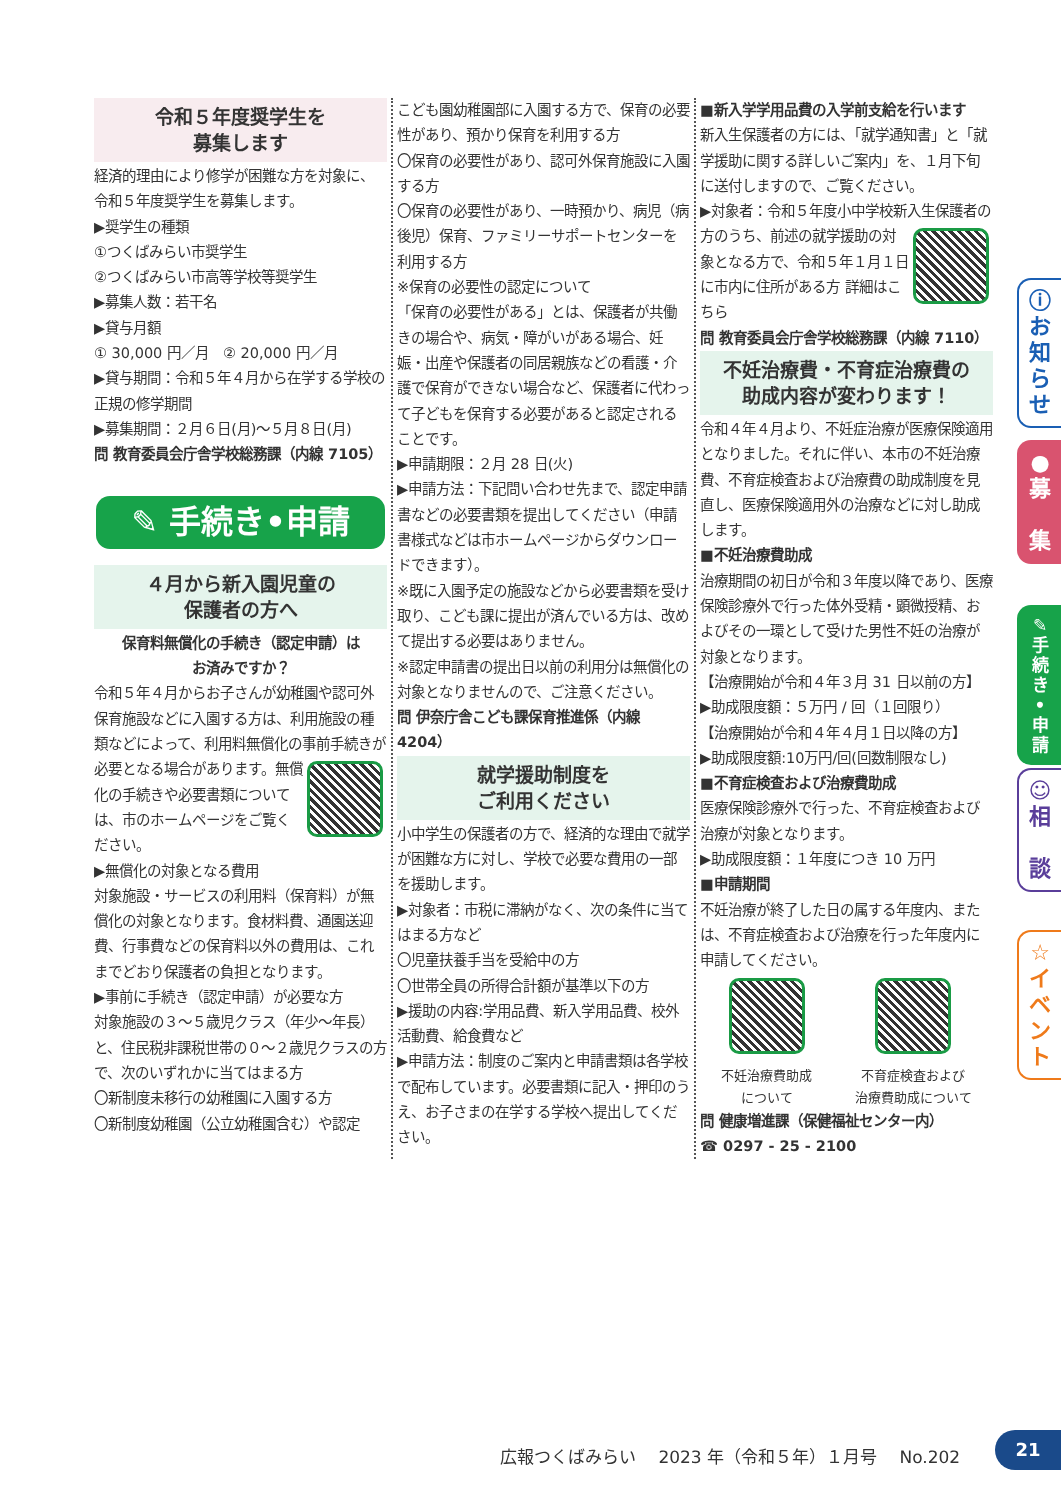令和５年度奨学生を
募集します
経済的理由により修学が困難な方を対象に、令和５年度奨学生を募集します。
▶奨学生の種類
①つくばみらい市奨学生
②つくばみらい市高等学校等奨学生
▶募集人数：若干名
▶貸与月額
① 30,000 円／月　② 20,000 円／月
▶貸与期間：令和５年４月から在学する学校の正規の修学期間
▶募集期間：２月６日(月)～５月８日(月)
問 教育委員会庁舎学校総務課（内線 7105）
✎ 手続き•申請
４月から新入園児童の
保護者の方へ
保育料無償化の手続き（認定申請）は
お済みですか？
令和５年４月からお子さんが幼稚園や認可外保育施設などに入園する方は、利用施設の種類などによって、利用料無償化の事前手続きが必要となる場合があります。 無償化の手続きや必要書類については、市のホームページをご覧ください。
▶無償化の対象となる費用
対象施設・サービスの利用料（保育料）が無償化の対象となります。食材料費、通園送迎費、行事費などの保育料以外の費用は、これまでどおり保護者の負担となります。
▶事前に手続き（認定申請）が必要な方
対象施設の３～５歳児クラス（年少～年長）と、住民税非課税世帯の０～２歳児クラスの方で、次のいずれかに当てはまる方
〇新制度未移行の幼稚園に入園する方
〇新制度幼稚園（公立幼稚園含む）や認定
こども園幼稚園部に入園する方で、保育の必要性があり、預かり保育を利用する方
〇保育の必要性があり、認可外保育施設に入園する方
〇保育の必要性があり、一時預かり、病児（病後児）保育、ファミリーサポートセンターを利用する方
※保育の必要性の認定について
「保育の必要性がある」とは、保護者が共働きの場合や、病気・障がいがある場合、妊娠・出産や保護者の同居親族などの看護・介護で保育ができない場合など、保護者に代わって子どもを保育する必要があると認定されることです。
▶申請期限：２月 28 日(火)
▶申請方法：下記問い合わせ先まで、認定申請書などの必要書類を提出してください（申請書様式などは市ホームページからダウンロードできます）。
※既に入園予定の施設などから必要書類を受け取り、こども課に提出が済んでいる方は、改めて提出する必要はありません。
※認定申請書の提出日以前の利用分は無償化の対象となりませんので、ご注意ください。
問 伊奈庁舎こども課保育推進係（内線 4204）
就学援助制度を
ご利用ください
小中学生の保護者の方で、経済的な理由で就学が困難な方に対し、学校で必要な費用の一部を援助します。
▶対象者：市税に滞納がなく、次の条件に当てはまる方など
〇児童扶養手当を受給中の方
〇世帯全員の所得合計額が基準以下の方
▶援助の内容:学用品費、新入学用品費、校外活動費、給食費など
▶申請方法：制度のご案内と申請書類は各学校で配布しています。必要書類に記入・押印のうえ、お子さまの在学する学校へ提出してください。
■新入学学用品費の入学前支給を行います
新入生保護者の方には、「就学通知書」と「就学援助に関する詳しいご案内」を、１月下旬に送付しますので、ご覧ください。
▶対象者：令和５年度小中学校新入生保護者の方のうち、前述の 就学援助の対象となる方で、令和５年１月１日に市内に住所がある方 詳細はこちら
問 教育委員会庁舎学校総務課（内線 7110）
不妊治療費・不育症治療費の
助成内容が変わります！
令和４年４月より、不妊症治療が医療保険適用となりました。それに伴い、本市の不妊治療費、不育症検査および治療費の助成制度を見直し、医療保険適用外の治療などに対し助成します。
■不妊治療費助成
治療期間の初日が令和３年度以降であり、医療保険診療外で行った体外受精・顕微授精、およびその一環として受けた男性不妊の治療が対象となります。
【治療開始が令和４年３月 31 日以前の方】
▶助成限度額：５万円 / 回（１回限り）
【治療開始が令和４年４月１日以降の方】
▶助成限度額:10万円/回(回数制限なし)
■不育症検査および治療費助成
医療保険診療外で行った、不育症検査および治療が対象となります。
▶助成限度額：１年度につき 10 万円
■申請期間
不妊治療が終了した日の属する年度内、または、不育症検査および治療を行った年度内に申請してください。
不妊治療費助成
について
不育症検査および
治療費助成について
問 健康増進課（保健福祉センター内）
☎ 0297 - 25 - 2100
ⓘ
お
知
ら
せ
●
募
集
✎
手
続
き
•
申
請
☺
相
談
☆
イ
ベ
ン
ト
広報つくばみらい　 2023 年（令和５年）１月号　 No.202
21